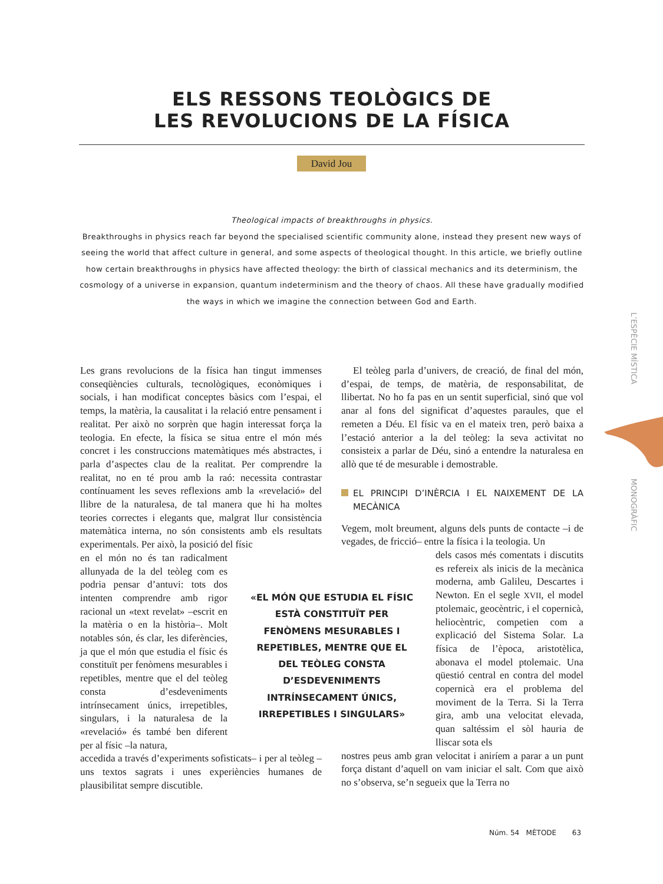ELS RESSONS TEOLÒGICS DE
LES REVOLUCIONS DE LA FÍSICA
David Jou
Theological impacts of breakthroughs in physics.
Breakthroughs in physics reach far beyond the specialised scientific community alone, instead they present new ways of seeing the world that affect culture in general, and some aspects of theological thought. In this article, we briefly outline how certain breakthroughs in physics have affected theology: the birth of classical mechanics and its determinism, the cosmology of a universe in expansion, quantum indeterminism and the theory of chaos. All these have gradually modified the ways in which we imagine the connection between God and Earth.
Les grans revolucions de la física han tingut immenses conseqüències culturals, tecnològiques, econòmiques i socials, i han modificat conceptes bàsics com l’espai, el temps, la matèria, la causalitat i la relació entre pensament i realitat. Per això no sorprèn que hagin interessat força la teologia. En efecte, la física se situa entre el món més concret i les construccions matemàtiques més abstractes, i parla d’aspectes clau de la realitat. Per comprendre la realitat, no en té prou amb la raó: necessita contrastar contínuament les seves reflexions amb la «revelació» del llibre de la naturalesa, de tal manera que hi ha moltes teories correctes i elegants que, malgrat llur consistència matemàtica interna, no són consistents amb els resultats experimentals. Per això, la posició del físic
en el món no és tan radicalment allunyada de la del teòleg com es podria pensar d’antuvi: tots dos intenten comprendre amb rigor racional un «text revelat» –escrit en la matèria o en la història–. Molt notables són, és clar, les diferències, ja que el món que estudia el físic és constituït per fenòmens mesurables i repetibles, mentre que el del teòleg consta d’esdeveniments intrínsecament únics, irrepetibles, singulars, i la naturalesa de la «revelació» és també ben diferent per al físic –la natura,
accedida a través d’experiments sofisticats– i per al teòleg –uns textos sagrats i unes experiències humanes de plausibilitat sempre discutible.
«EL MÓN QUE ESTUDIA EL FÍSIC ESTÀ CONSTITUÏT PER FENÒMENS MESURABLES I REPETIBLES, MENTRE QUE EL DEL TEÒLEG CONSTA D’ESDEVENIMENTS INTRÍNSECAMENT ÚNICS, IRREPETIBLES I SINGULARS»
El teòleg parla d’univers, de creació, de final del món, d’espai, de temps, de matèria, de responsabilitat, de llibertat. No ho fa pas en un sentit superficial, sinó que vol anar al fons del significat d’aquestes paraules, que el remeten a Déu. El físic va en el mateix tren, però baixa a l’estació anterior a la del teòleg: la seva activitat no consisteix a parlar de Déu, sinó a entendre la naturalesa en allò que té de mesurable i demostrable.
EL PRINCIPI D’INÈRCIA I EL NAIXEMENT DE LA MECÀNICA
Vegem, molt breument, alguns dels punts de contacte –i de vegades, de fricció– entre la física i la teologia. Un
dels casos més comentats i discutits es refereix als inicis de la mecànica moderna, amb Galileu, Descartes i Newton. En el segle XVII, el model ptolemaic, geocèntric, i el copernicà, heliocèntric, competien com a explicació del Sistema Solar. La física de l’època, aristotèlica, abonava el model ptolemaic. Una qüestió central en contra del model copernicà era el problema del moviment de la Terra. Si la Terra gira, amb una velocitat elevada, quan saltéssim el sòl hauria de lliscar sota els
nostres peus amb gran velocitat i aniríem a parar a un punt força distant d’aquell on vam iniciar el salt. Com que això no s’observa, se’n segueix que la Terra no
L’ESPÈCIE MÍSTICA
MONOGRÀFIC
Núm. 54 MÈTODE 63